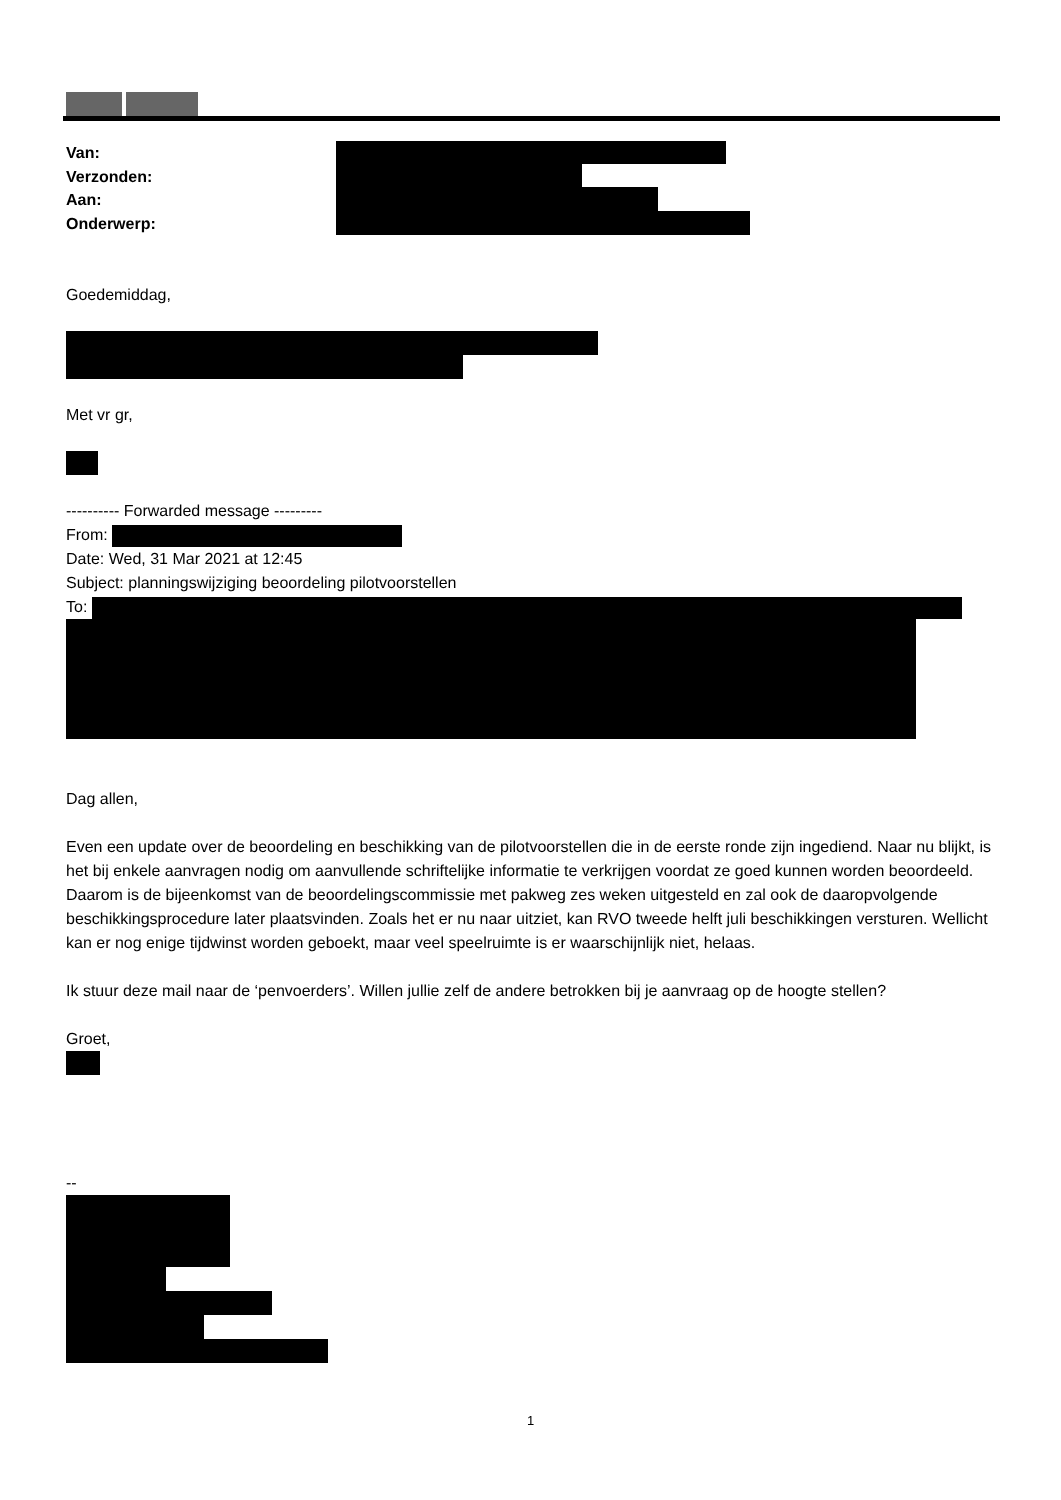Van:
Verzonden:
Aan:
Onderwerp:
Goedemiddag,
Met vr gr,
---------- Forwarded message ---------
From:
Date: Wed, 31 Mar 2021 at 12:45
Subject: planningswijziging beoordeling pilotvoorstellen
To:
Dag allen,
Even een update over de beoordeling en beschikking van de pilotvoorstellen die in de eerste ronde zijn ingediend. Naar nu blijkt, is het bij enkele aanvragen nodig om aanvullende schriftelijke informatie te verkrijgen voordat ze goed kunnen worden beoordeeld. Daarom is de bijeenkomst van de beoordelingscommissie met pakweg zes weken uitgesteld en zal ook de daaropvolgende beschikkingsprocedure later plaatsvinden. Zoals het er nu naar uitziet, kan RVO tweede helft juli beschikkingen versturen. Wellicht kan er nog enige tijdwinst worden geboekt, maar veel speelruimte is er waarschijnlijk niet, helaas.
Ik stuur deze mail naar de ‘penvoerders’. Willen jullie zelf de andere betrokken bij je aanvraag op de hoogte stellen?
Groet,
--
1